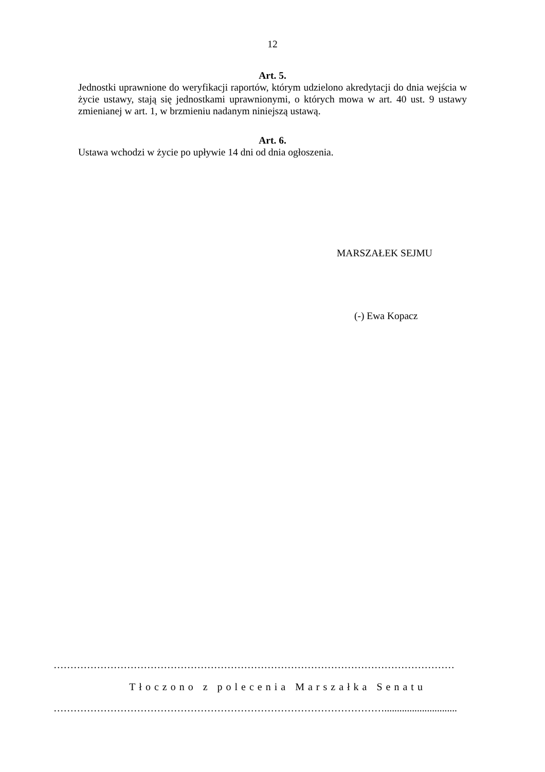12
Art. 5.
Jednostki uprawnione do weryfikacji raportów, którym udzielono akredytacji do dnia wejścia w życie ustawy, stają się jednostkami uprawnionymi, o których mowa w art. 40 ust. 9 ustawy zmienianej w art. 1, w brzmieniu nadanym niniejszą ustawą.
Art. 6.
Ustawa wchodzi w życie po upływie 14 dni od dnia ogłoszenia.
MARSZAŁEK SEJMU
(-) Ewa Kopacz
…………………………………………………………………………………………………………
Tłoczono z polecenia Marszałka Senatu
……………………………………………………………………………………….............................